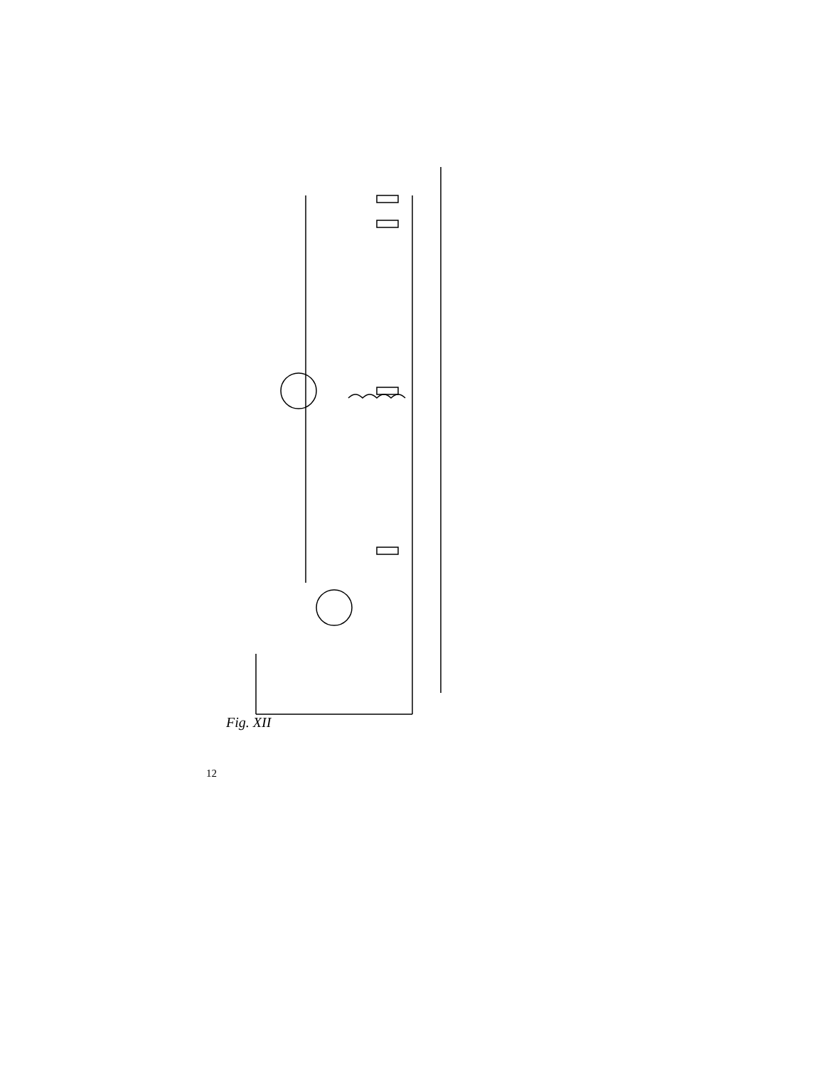Fig. XII
S1 a b c C1 R1 R2 C2 C3 TR1 OC44 R4 R3 C4 R6 C7 C5 S2 S3 R5 C6 C8 C9 C10 R7 C11 TR2 OC45 R8 C12 R9 C13 C14 R10 R11 S4 R12 X OA79 a k C15 R13 P1 R15 C16 C17 R14 + 6 of 7,5 volt − afstemcondensator 5127A/00 verschuifbare spoel op ferroxcubestaaf 10mm ⌀ 100mm lang FXC 110N windingen 43 5 S1 TR1 TR2 rode stip c b e OC44 OC45 X a k OA79 trimmer S2 S3 S4 merkteken 1 2 3 4 5 6 PP11 elektrolytische condensator
12